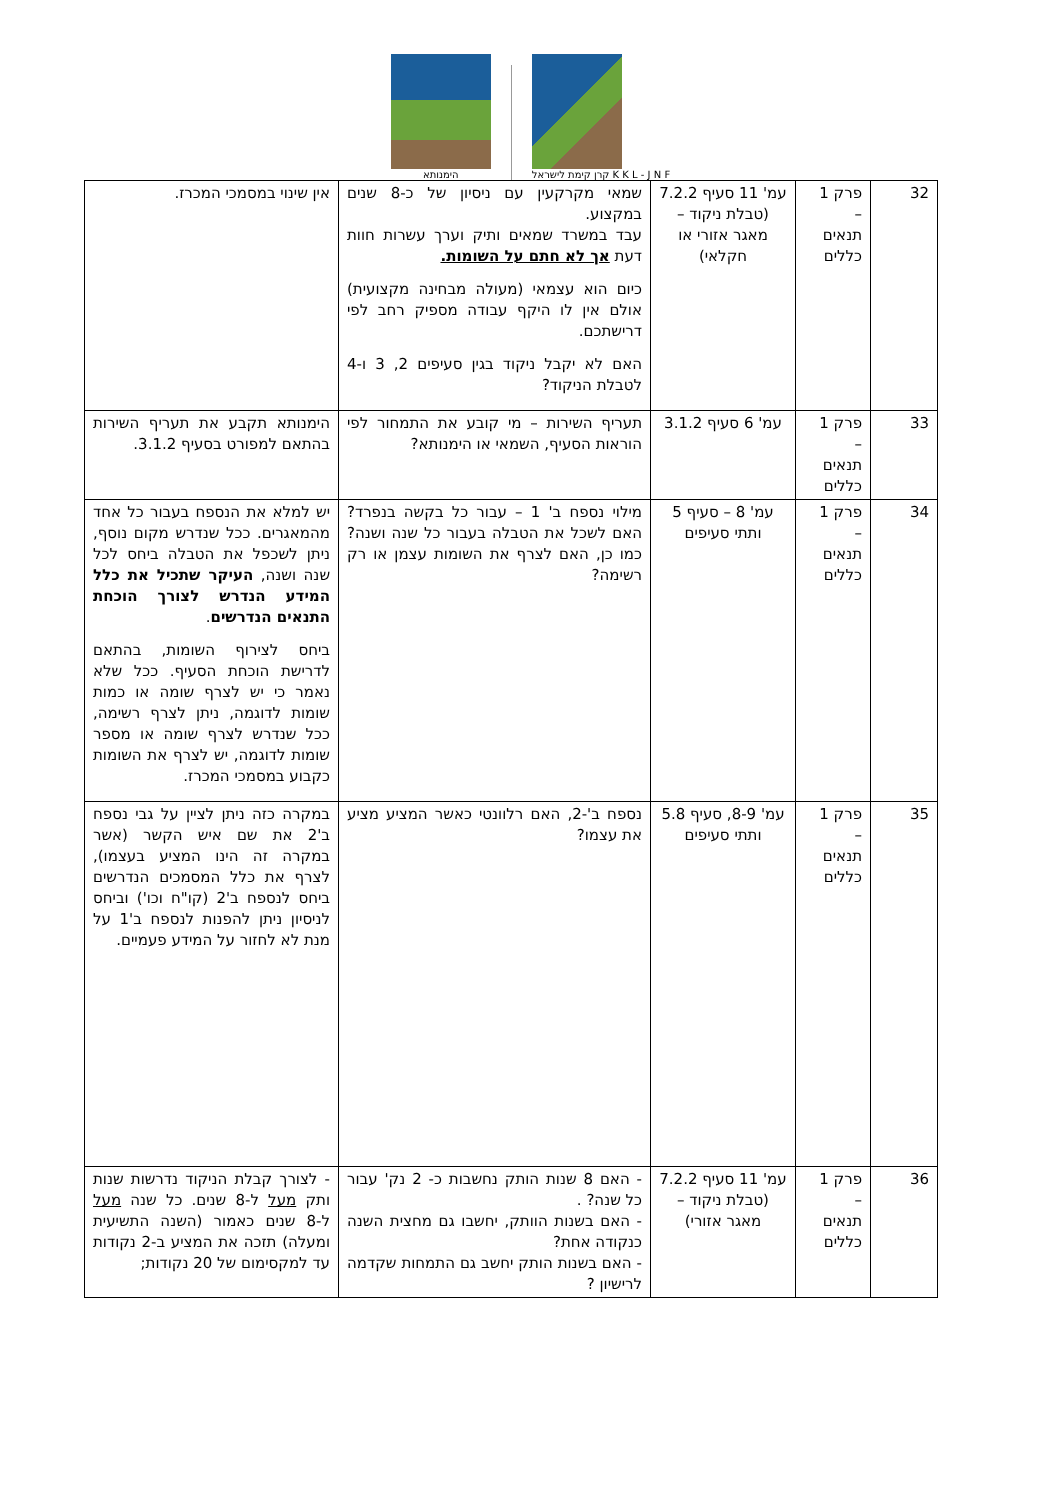הימנותא
קרן קימת לישראל K K L - J N F
| 32 | פרק 1 – תנאים כללים | עמ' 11 סעיף 7.2.2 (טבלת ניקוד – מאגר אזורי או חקלאי) | שמאי מקרקעין עם ניסיון של כ-8 שנים במקצוע. עבד במשרד שמאים ותיק וערך עשרות חוות דעת אך לא חתם על השומות. כיום הוא עצמאי (מעולה מבחינה מקצועית) אולם אין לו היקף עבודה מספיק רחב לפי דרישתכם. האם לא יקבל ניקוד בגין סעיפים 2, 3 ו-4 לטבלת הניקוד? | אין שינוי במסמכי המכרז. |
| 33 | פרק 1 – תנאים כללים | עמ' 6 סעיף 3.1.2 | תעריף השירות – מי קובע את התמחור לפי הוראות הסעיף, השמאי או הימנותא? | הימנותא תקבע את תעריף השירות בהתאם למפורט בסעיף 3.1.2. |
| 34 | פרק 1 – תנאים כללים | עמ' 8 – סעיף 5 ותתי סעיפים | מילוי נספח ב' 1 – עבור כל בקשה בנפרד? האם לשכל את הטבלה בעבור כל שנה ושנה? כמו כן, האם לצרף את השומות עצמן או רק רשימה? | יש למלא את הנספח בעבור כל אחד מהמאגרים. ככל שנדרש מקום נוסף, ניתן לשכפל את הטבלה ביחס לכל שנה ושנה, העיקר שתכיל את כלל המידע הנדרש לצורך הוכחת התנאים הנדרשים . ביחס לצירוף השומות, בהתאם לדרישת הוכחת הסעיף. ככל שלא נאמר כי יש לצרף שומה או כמות שומות לדוגמה, ניתן לצרף רשימה, ככל שנדרש לצרף שומה או מספר שומות לדוגמה, יש לצרף את השומות כקבוע במסמכי המכרז. |
| 35 | פרק 1 – תנאים כללים | עמ' 8-9, סעיף 5.8 ותתי סעיפים | נספח ב'-2, האם רלוונטי כאשר המציע מציע את עצמו? | במקרה כזה ניתן לציין על גבי נספח ב'2 את שם איש הקשר (אשר במקרה זה הינו המציע בעצמו), לצרף את כלל המסמכים הנדרשים ביחס לנספח ב'2 (קו"ח וכו') וביחס לניסיון ניתן להפנות לנספח ב'1 על מנת לא לחזור על המידע פעמיים. |
| 36 | פרק 1 – תנאים כללים | עמ' 11 סעיף 7.2.2 (טבלת ניקוד – מאגר אזורי) | - האם 8 שנות הותק נחשבות כ- 2 נק' עבור כל שנה? . - האם בשנות הוותק, יחשבו גם מחצית השנה כנקודה אחת? - האם בשנות הותק יחשב גם התמחות שקדמה לרישיון ? | - לצורך קבלת הניקוד נדרשות שנות ותק מעל ל-8 שנים. כל שנה מעל ל-8 שנים כאמור (השנה התשיעית ומעלה) תזכה את המציע ב-2 נקודות עד למקסימום של 20 נקודות; |